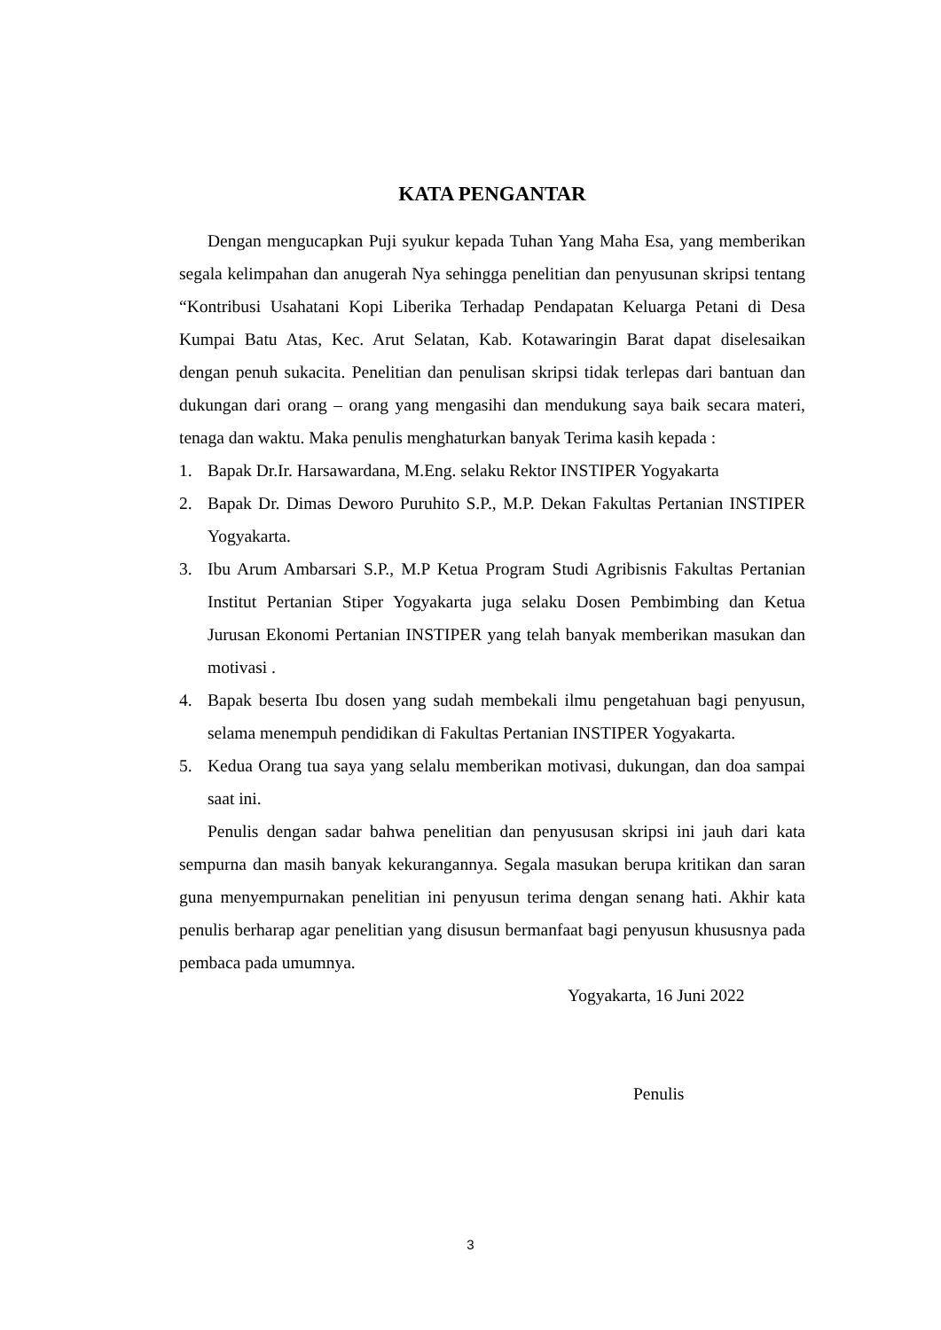KATA PENGANTAR
Dengan mengucapkan Puji syukur kepada Tuhan Yang Maha Esa, yang memberikan segala kelimpahan dan anugerah Nya sehingga penelitian dan penyusunan skripsi tentang “Kontribusi Usahatani Kopi Liberika Terhadap Pendapatan Keluarga Petani di Desa Kumpai Batu Atas, Kec. Arut Selatan, Kab. Kotawaringin Barat dapat diselesaikan dengan penuh sukacita. Penelitian dan penulisan skripsi tidak terlepas dari bantuan dan dukungan dari orang – orang yang mengasihi dan mendukung saya baik secara materi, tenaga dan waktu. Maka penulis menghaturkan banyak Terima kasih kepada :
1. Bapak Dr.Ir. Harsawardana, M.Eng. selaku Rektor INSTIPER Yogyakarta
2. Bapak Dr. Dimas Deworo Puruhito S.P., M.P. Dekan Fakultas Pertanian INSTIPER Yogyakarta.
3. Ibu Arum Ambarsari S.P., M.P Ketua Program Studi Agribisnis Fakultas Pertanian Institut Pertanian Stiper Yogyakarta juga selaku Dosen Pembimbing dan Ketua Jurusan Ekonomi Pertanian INSTIPER yang telah banyak memberikan masukan dan motivasi .
4. Bapak beserta Ibu dosen yang sudah membekali ilmu pengetahuan bagi penyusun, selama menempuh pendidikan di Fakultas Pertanian INSTIPER Yogyakarta.
5. Kedua Orang tua saya yang selalu memberikan motivasi, dukungan, dan doa sampai saat ini.
Penulis dengan sadar bahwa penelitian dan penyususan skripsi ini jauh dari kata sempurna dan masih banyak kekurangannya. Segala masukan berupa kritikan dan saran guna menyempurnakan penelitian ini penyusun terima dengan senang hati. Akhir kata penulis berharap agar penelitian yang disusun bermanfaat bagi penyusun khususnya pada pembaca pada umumnya.
Yogyakarta, 16 Juni 2022
Penulis
3